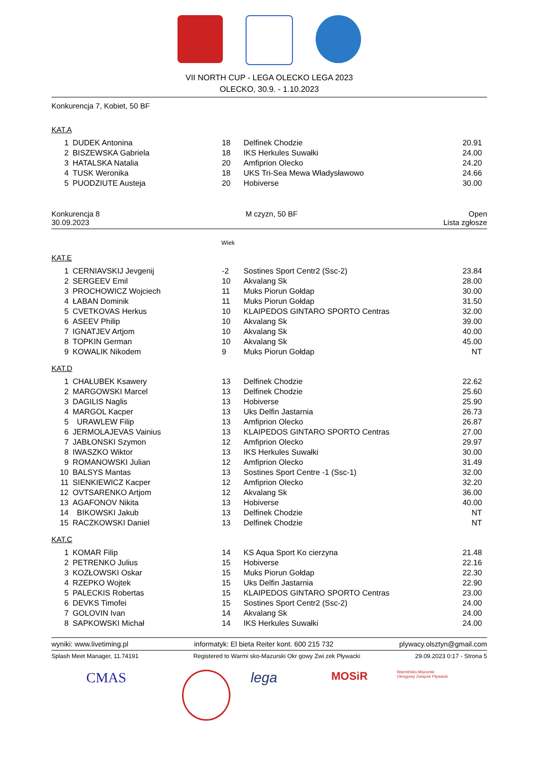VII NORTH CUP - LEGA OLECKO LEGA 2023
OLECKO, 30.9. - 1.10.2023
Konkurencja 7, Kobiet, 50 BF
KAT.A
| 1 | DUDEK Antonina | 18 | Delfinek Chodzie | 20.91 |
| 2 | BISZEWSKA Gabriela | 18 | IKS Herkules Suwałki | 24.00 |
| 3 | HATALSKA Natalia | 20 | Amfiprion Olecko | 24.20 |
| 4 | TUSK Weronika | 18 | UKS Tri-Sea Mewa Władysławowo | 24.66 |
| 5 | PUODZIUTE Austeja | 20 | Hobiverse | 30.00 |
Konkurencja 8
30.09.2023 M czyzn, 50 BF Open
Lista zgłosze
Wiek
KAT.E
| 1 | CERNIAVSKIJ Jevgenij | -2 | Sostines Sport Centr2 (Ssc-2) | 23.84 |
| 2 | SERGEEV Emil | 10 | Akvalang Sk | 28.00 |
| 3 | PROCHOWICZ Wojciech | 11 | Muks Piorun Gołdap | 30.00 |
| 4 | ŁABAN Dominik | 11 | Muks Piorun Gołdap | 31.50 |
| 5 | CVETKOVAS Herkus | 10 | KLAIPEDOS GINTARO SPORTO Centras | 32.00 |
| 6 | ASEEV Philip | 10 | Akvalang Sk | 39.00 |
| 7 | IGNATJEV Artjom | 10 | Akvalang Sk | 40.00 |
| 8 | TOPKIN German | 10 | Akvalang Sk | 45.00 |
| 9 | KOWALIK Nikodem | 9 | Muks Piorun Gołdap | NT |
KAT.D
| 1 | CHAŁUBEK Ksawery | 13 | Delfinek Chodzie | 22.62 |
| 2 | MARGOWSKI Marcel | 13 | Delfinek Chodzie | 25.60 |
| 3 | DAGILIS Naglis | 13 | Hobiverse | 25.90 |
| 4 | MARGOL Kacper | 13 | Uks Delfin Jastarnia | 26.73 |
| 5 | URAWLEW Filip | 13 | Amfiprion Olecko | 26.87 |
| 6 | JERMOLAJEVAS Vainius | 13 | KLAIPEDOS GINTARO SPORTO Centras | 27.00 |
| 7 | JABŁONSKI Szymon | 12 | Amfiprion Olecko | 29.97 |
| 8 | IWASZKO Wiktor | 13 | IKS Herkules Suwałki | 30.00 |
| 9 | ROMANOWSKI Julian | 12 | Amfiprion Olecko | 31.49 |
| 10 | BALSYS Mantas | 13 | Sostines Sport Centre -1 (Ssc-1) | 32.00 |
| 11 | SIENKIEWICZ Kacper | 12 | Amfiprion Olecko | 32.20 |
| 12 | OVTSARENKO Artjom | 12 | Akvalang Sk | 36.00 |
| 13 | AGAFONOV Nikita | 13 | Hobiverse | 40.00 |
| 14 | BIKOWSKI Jakub | 13 | Delfinek Chodzie | NT |
| 15 | RACZKOWSKI Daniel | 13 | Delfinek Chodzie | NT |
KAT.C
| 1 | KOMAR Filip | 14 | KS Aqua Sport Ko cierzyna | 21.48 |
| 2 | PETRENKO Julius | 15 | Hobiverse | 22.16 |
| 3 | KOZŁOWSKI Oskar | 15 | Muks Piorun Gołdap | 22.30 |
| 4 | RZEPKO Wojtek | 15 | Uks Delfin Jastarnia | 22.90 |
| 5 | PALECKIS Robertas | 15 | KLAIPEDOS GINTARO SPORTO Centras | 23.00 |
| 6 | DEVKS Timofei | 15 | Sostines Sport Centr2 (Ssc-2) | 24.00 |
| 7 | GOLOVIN Ivan | 14 | Akvalang Sk | 24.00 |
| 8 | SAPKOWSKI Michał | 14 | IKS Herkules Suwałki | 24.00 |
wyniki: www.livetiming.pl informatyk: El bieta Reiter kont. 600 215 732 plywacy.olsztyn@gmail.com
Splash Meet Manager, 11.74191 Registered to Warmi sko-Mazurski Okr gowy Zwi zek Pływacki 29.09.2023 0:17 - Strona 5
CMAS lega
MOSiR
Warmińsko-Mazurski Okręgowy Związek Pływacki